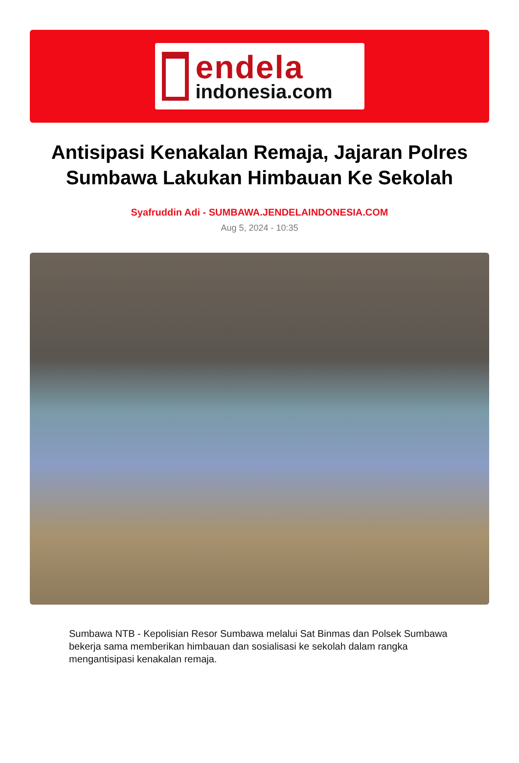endela
indonesia.com
Antisipasi Kenakalan Remaja, Jajaran Polres Sumbawa Lakukan Himbauan Ke Sekolah
Syafruddin Adi - SUMBAWA.JENDELAINDONESIA.COM
Aug 5, 2024 - 10:35
Sumbawa NTB - Kepolisian Resor Sumbawa melalui Sat Binmas dan Polsek Sumbawa bekerja sama memberikan himbauan dan sosialisasi ke sekolah dalam rangka mengantisipasi kenakalan remaja.